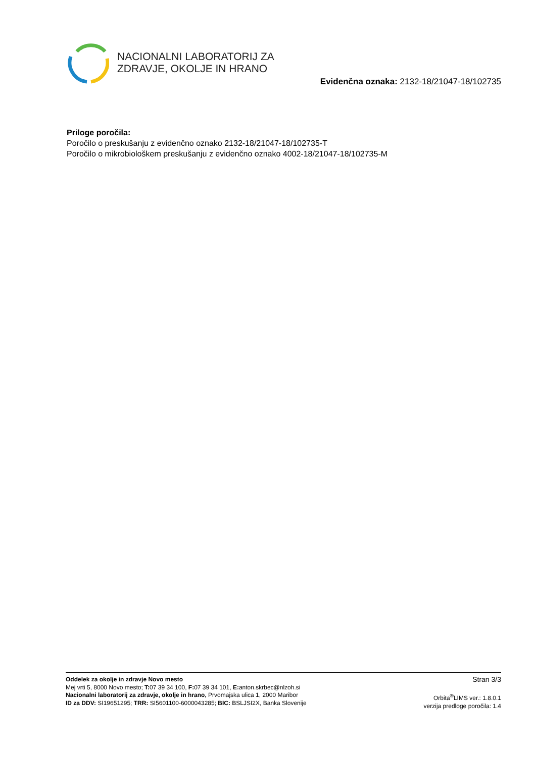NACIONALNI LABORATORIJ ZA
ZDRAVJE, OKOLJE IN HRANO
Evidenčna oznaka: 2132-18/21047-18/102735
Priloge poročila:
Poročilo o preskušanju z evidenčno oznako 2132-18/21047-18/102735-T
Poročilo o mikrobiološkem preskušanju z evidenčno oznako 4002-18/21047-18/102735-M
Oddelek za okolje in zdravje Novo mesto
Mej vrti 5, 8000 Novo mesto; T: 07 39 34 100, F: 07 39 34 101, E: anton.skrbec@nlzoh.si
Nacionalni laboratorij za zdravje, okolje in hrano, Prvomajska ulica 1, 2000 Maribor
ID za DDV: SI19651295; TRR: SI5601100-6000043285; BIC: BSLJSI2X, Banka Slovenije
Stran 3/3
Orbita<sup>®</sup>LIMS ver.: 1.8.0.1
verzija predloge poročila: 1.4